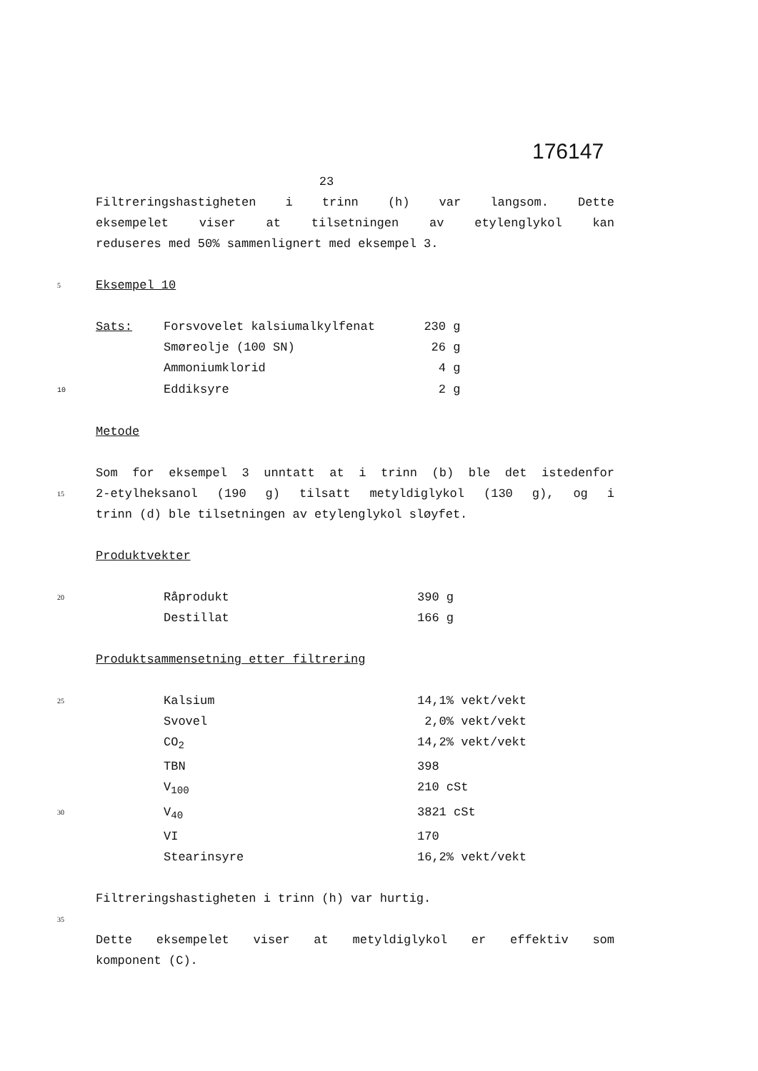176147
23
Filtreringshastigheten i trinn (h) var langsom. Dette
eksempelet viser at tilsetningen av etylenglykol kan
reduseres med 50% sammenlignert med eksempel 3.
5
Eksempel 10
| Sats: | Forsvovelet kalsiumalkylfenat | 230 | g |
| | Smøreolje (100 SN) | 26 | g |
| | Ammoniumklorid | 4 | g |
| 10 | Eddiksyre | 2 | g |
Metode
Som for eksempel 3 unntatt at i trinn (b) ble det istedenfor
15
2-etylheksanol (190 g) tilsatt metyldiglykol (130 g), og i
trinn (d) ble tilsetningen av etylenglykol sløyfet.
Produktvekter
20
Råprodukt 390 g
Destillat 166 g
Produktsammensetning etter filtrering
25
Kalsium 14,1% vekt/vekt
Svovel 2,0% vekt/vekt
CO<sub>2</sub> 14,2% vekt/vekt
TBN 398
V<sub>100</sub> 210 cSt
30
V<sub>40</sub> 3821 cSt
VI 170
Stearinsyre 16,2% vekt/vekt
Filtreringshastigheten i trinn (h) var hurtig.
35
Dette eksempelet viser at metyldiglykol er effektiv som
komponent (C).